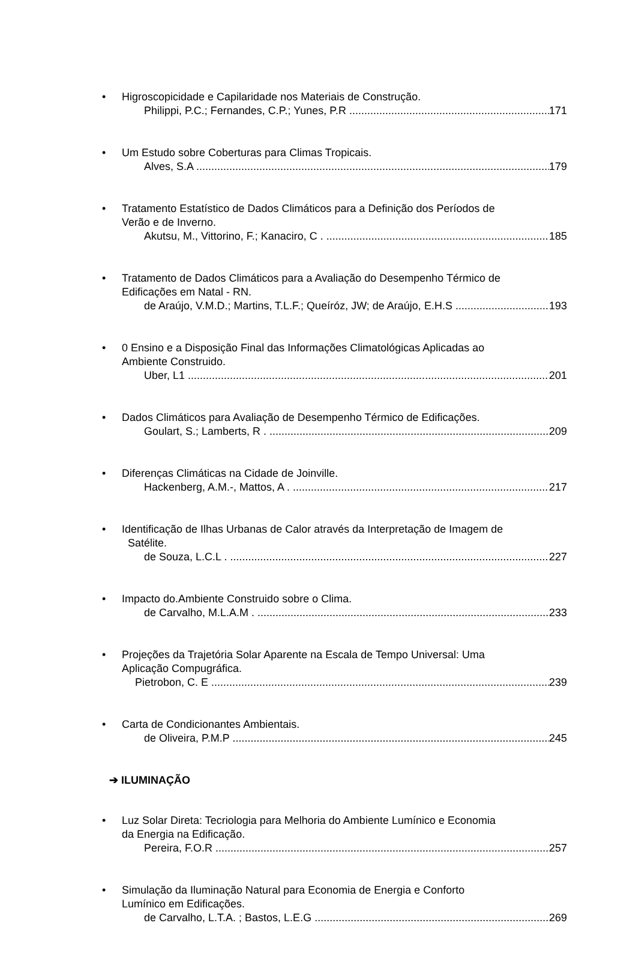• Higroscopicidade e Capilaridade nos Materiais de Construção.
Philippi, P.C.; Fernandes, C.P.; Yunes, P.R 171
• Um Estudo sobre Coberturas para Climas Tropicais.
Alves, S.A 179
• Tratamento Estatístico de Dados Climáticos para a Definição dos Períodos de
Verão e de Inverno.
Akutsu, M., Vittorino, F.; Kanaciro, C . 185
• Tratamento de Dados Climáticos para a Avaliação do Desempenho Térmico de
Edificações em Natal - RN.
de Araújo, V.M.D.; Martins, T.L.F.; Queíróz, JW; de Araújo, E.H.S 193
• 0 Ensino e a Disposição Final das Informações Climatológicas Aplicadas ao
Ambiente Construido.
Uber, L1 201
• Dados Climáticos para Avaliação de Desempenho Térmico de Edificações.
Goulart, S.; Lamberts, R . 209
• Diferenças Climáticas na Cidade de Joinville.
Hackenberg, A.M.-, Mattos, A . 217
• Identificação de Ilhas Urbanas de Calor através da Interpretação de Imagem de
Satélite.
de Souza, L.C.L . 227
• Impacto do.Ambiente Construido sobre o Clima.
de Carvalho, M.L.A.M . 233
• Projeções da Trajetória Solar Aparente na Escala de Tempo Universal: Uma
Aplicação Compugráfica.
Pietrobon, C. E 239
• Carta de Condicionantes Ambientais.
de Oliveira, P.M.P 245
➔ ILUMINAÇÃO
• Luz Solar Direta: Tecriologia para Melhoria do Ambiente Lumínico e Economia
da Energia na Edificação.
Pereira, F.O.R 257
• Simulação da Iluminação Natural para Economia de Energia e Conforto
Lumínico em Edificações.
de Carvalho, L.T.A. ; Bastos, L.E.G 269